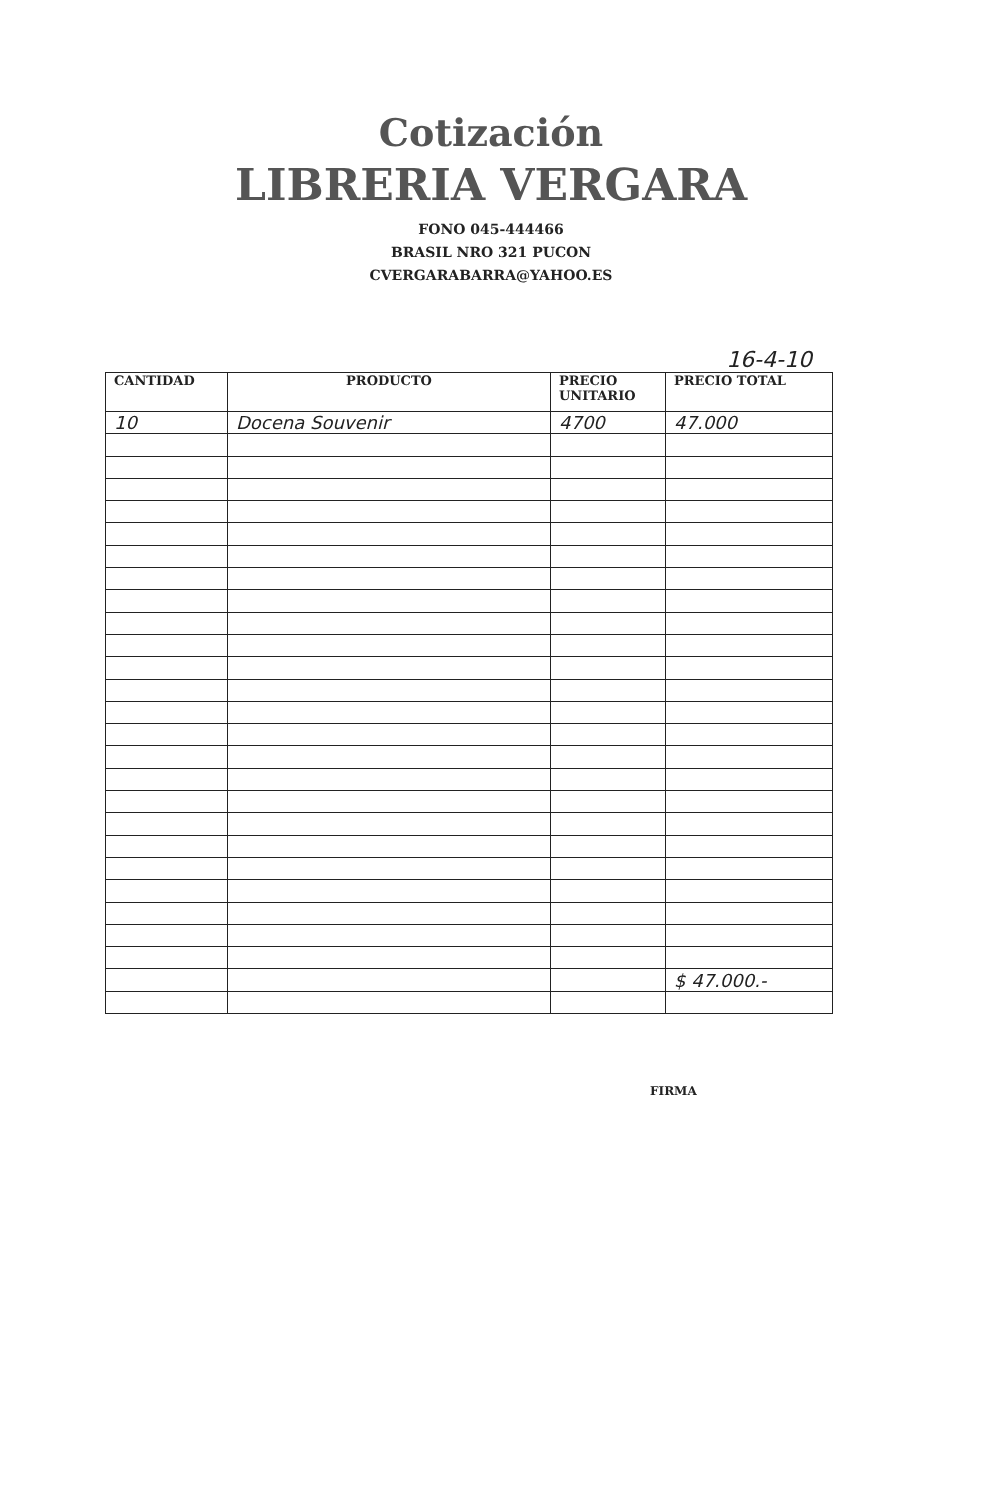Cotización
LIBRERIA VERGARA
FONO 045-444466
BRASIL NRO 321 PUCON
CVERGARABARRA@YAHOO.ES
16-4-10
| CANTIDAD | PRODUCTO | PRECIO UNITARIO | PRECIO TOTAL |
| --- | --- | --- | --- |
| 10 | Docena Souvenir | 4700 | 47.000 |
| | | | $ 47.000.- |
FIRMA